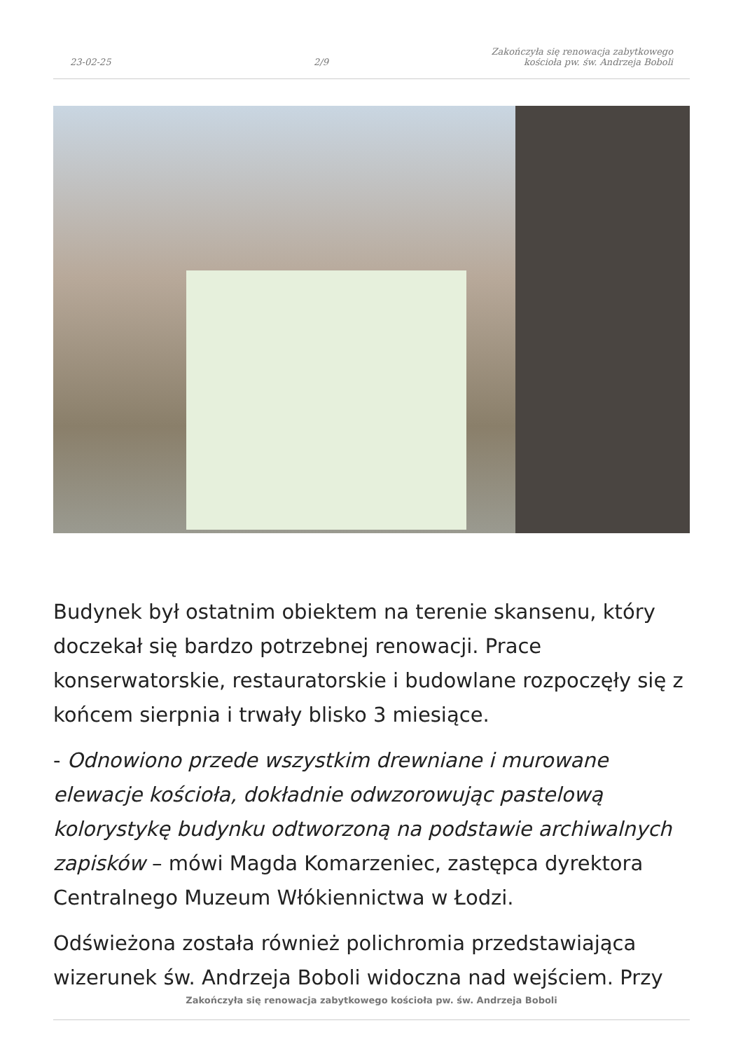23-02-25
2/9
Zakończyła się renowacja zabytkowego
kościoła pw. św. Andrzeja Boboli
Budynek był ostatnim obiektem na terenie skansenu, który doczekał się bardzo potrzebnej renowacji. Prace konserwatorskie, restauratorskie i budowlane rozpoczęły się z końcem sierpnia i trwały blisko 3 miesiące.
- Odnowiono przede wszystkim drewniane i murowane elewacje kościoła, dokładnie odwzorowując pastelową kolorystykę budynku odtworzoną na podstawie archiwalnych zapisków – mówi Magda Komarzeniec, zastępca dyrektora Centralnego Muzeum Włókiennictwa w Łodzi.
Odświeżona została również polichromia przedstawiająca wizerunek św. Andrzeja Boboli widoczna nad wejściem. Przy
Zakończyła się renowacja zabytkowego kościoła pw. św. Andrzeja Boboli